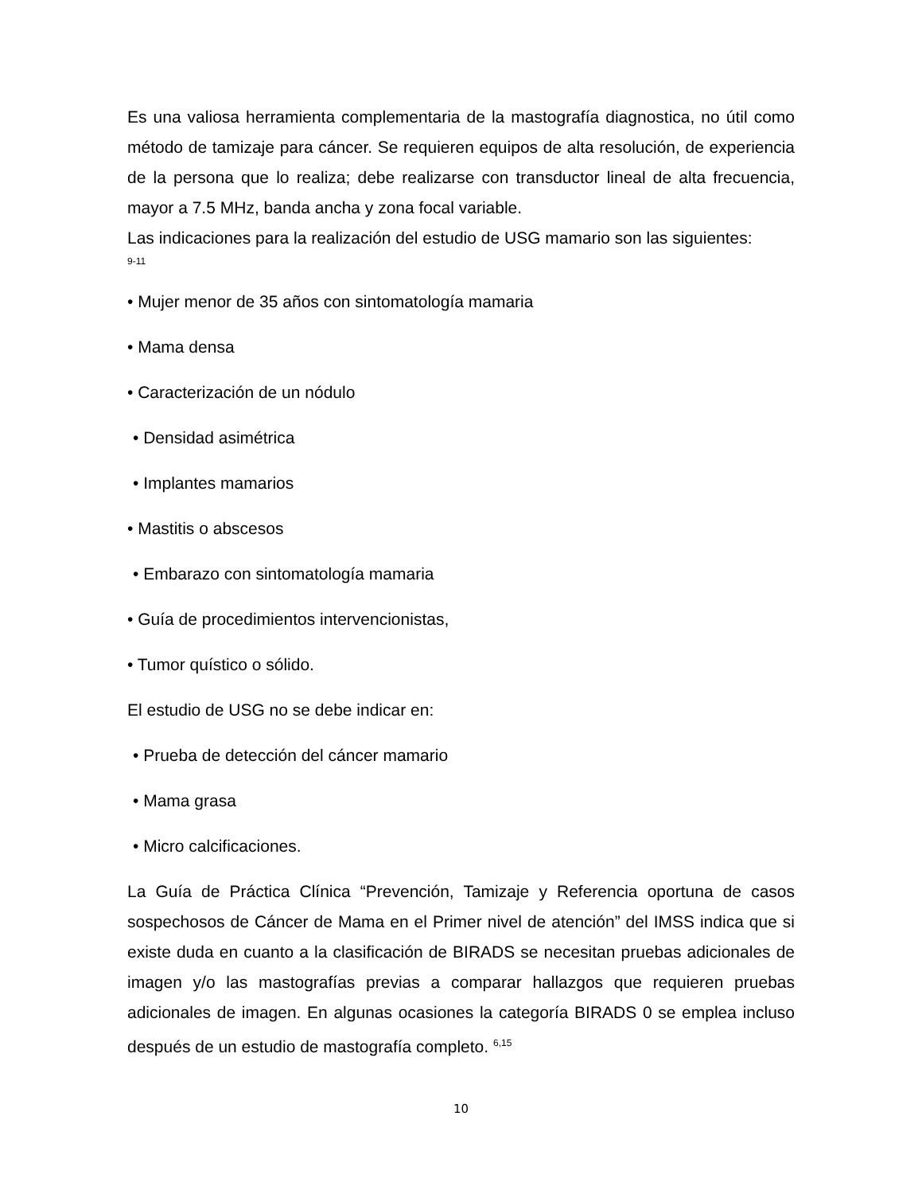Es una valiosa herramienta complementaria de la mastografía diagnostica, no útil como método de tamizaje para cáncer. Se requieren equipos de alta resolución, de experiencia de la persona que lo realiza; debe realizarse con transductor lineal de alta frecuencia, mayor a 7.5 MHz, banda ancha y zona focal variable.
Las indicaciones para la realización del estudio de USG mamario son las siguientes:
9-11
• Mujer menor de 35 años con sintomatología mamaria
• Mama densa
• Caracterización de un nódulo
• Densidad asimétrica
• Implantes mamarios
• Mastitis o abscesos
• Embarazo con sintomatología mamaria
• Guía de procedimientos intervencionistas,
• Tumor quístico o sólido.
El estudio de USG no se debe indicar en:
• Prueba de detección del cáncer mamario
• Mama grasa
• Micro calcificaciones.
La Guía de Práctica Clínica “Prevención, Tamizaje y Referencia oportuna de casos sospechosos de Cáncer de Mama en el Primer nivel de atención” del IMSS indica que si existe duda en cuanto a la clasificación de BIRADS se necesitan pruebas adicionales de imagen y/o las mastografías previas a comparar hallazgos que requieren pruebas adicionales de imagen. En algunas ocasiones la categoría BIRADS 0 se emplea incluso después de un estudio de mastografía completo. <sup>6,15</sup>
10